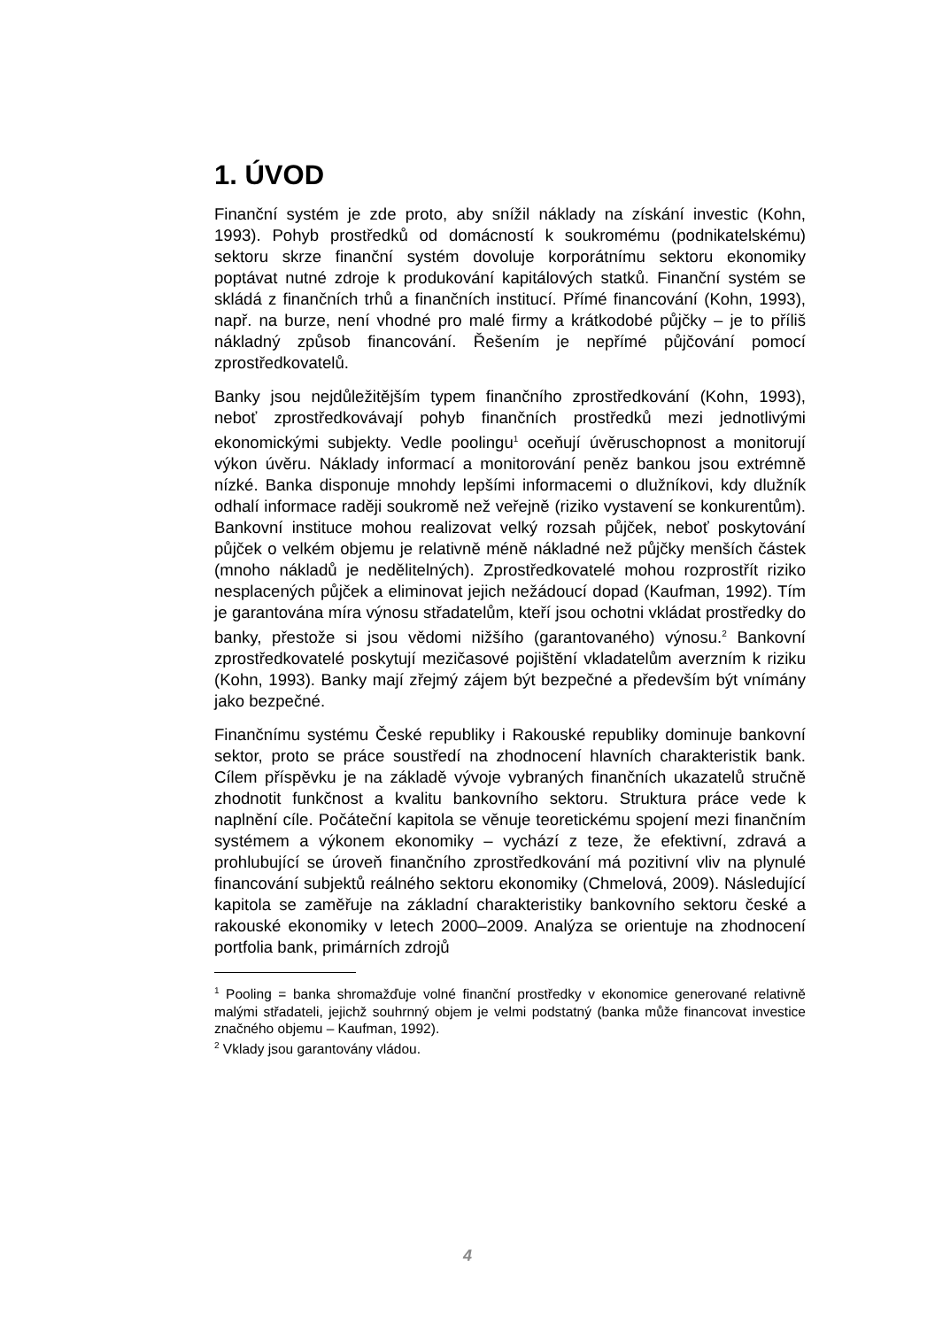1. ÚVOD
Finanční systém je zde proto, aby snížil náklady na získání investic (Kohn, 1993). Pohyb prostředků od domácností k soukromému (podnikatelskému) sektoru skrze finanční systém dovoluje korporátnímu sektoru ekonomiky poptávat nutné zdroje k produkování kapitálových statků. Finanční systém se skládá z finančních trhů a finančních institucí. Přímé financování (Kohn, 1993), např. na burze, není vhodné pro malé firmy a krátkodobé půjčky – je to příliš nákladný způsob financování. Řešením je nepřímé půjčování pomocí zprostředkovatelů.
Banky jsou nejdůležitějším typem finančního zprostředkování (Kohn, 1993), neboť zprostředkovávají pohyb finančních prostředků mezi jednotlivými ekonomickými subjekty. Vedle poolingu<sup>1</sup> oceňují úvěruschopnost a monitorují výkon úvěru. Náklady informací a monitorování peněz bankou jsou extrémně nízké. Banka disponuje mnohdy lepšími informacemi o dlužníkovi, kdy dlužník odhalí informace raději soukromě než veřejně (riziko vystavení se konkurentům). Bankovní instituce mohou realizovat velký rozsah půjček, neboť poskytování půjček o velkém objemu je relativně méně nákladné než půjčky menších částek (mnoho nákladů je nedělitelných). Zprostředkovatelé mohou rozprostřít riziko nesplacených půjček a eliminovat jejich nežádoucí dopad (Kaufman, 1992). Tím je garantována míra výnosu střadatelům, kteří jsou ochotni vkládat prostředky do banky, přestože si jsou vědomi nižšího (garantovaného) výnosu.<sup>2</sup> Bankovní zprostředkovatelé poskytují mezičasové pojištění vkladatelům averzním k riziku (Kohn, 1993). Banky mají zřejmý zájem být bezpečné a především být vnímány jako bezpečné.
Finančnímu systému České republiky i Rakouské republiky dominuje bankovní sektor, proto se práce soustředí na zhodnocení hlavních charakteristik bank. Cílem příspěvku je na základě vývoje vybraných finančních ukazatelů stručně zhodnotit funkčnost a kvalitu bankovního sektoru. Struktura práce vede k naplnění cíle. Počáteční kapitola se věnuje teoretickému spojení mezi finančním systémem a výkonem ekonomiky – vychází z teze, že efektivní, zdravá a prohlubující se úroveň finančního zprostředkování má pozitivní vliv na plynulé financování subjektů reálného sektoru ekonomiky (Chmelová, 2009). Následující kapitola se zaměřuje na základní charakteristiky bankovního sektoru české a rakouské ekonomiky v letech 2000–2009. Analýza se orientuje na zhodnocení portfolia bank, primárních zdrojů
<sup>1</sup> Pooling = banka shromažďuje volné finanční prostředky v ekonomice generované relativně malými střadateli, jejichž souhrnný objem je velmi podstatný (banka může financovat investice značného objemu – Kaufman, 1992).
<sup>2</sup> Vklady jsou garantovány vládou.
4